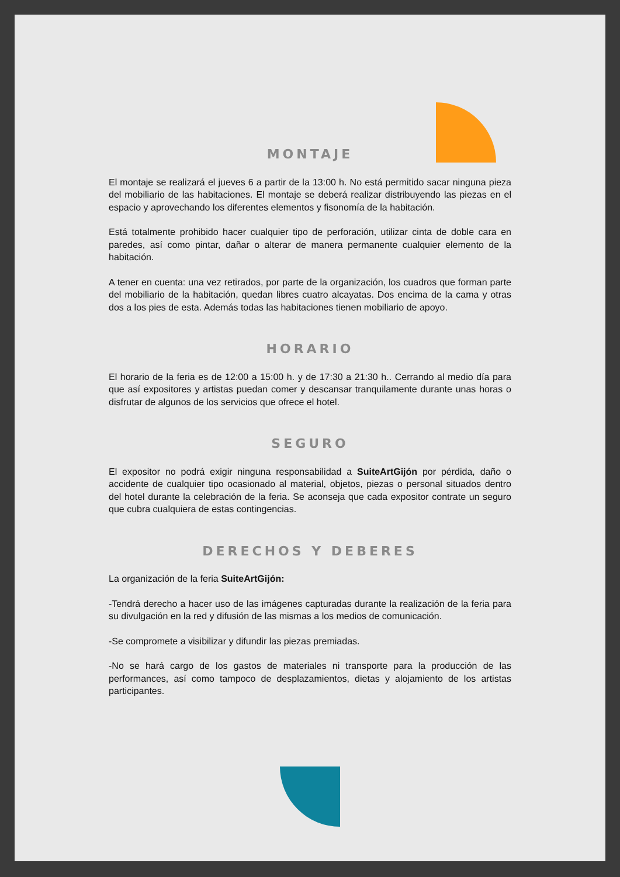MONTAJE
El montaje se realizará el jueves 6 a partir de la 13:00 h. No está permitido sacar ninguna pieza del mobiliario de las habitaciones. El montaje se deberá realizar distribuyendo las piezas en el espacio y aprovechando los diferentes elementos y fisonomía de la habitación.
Está totalmente prohibido hacer cualquier tipo de perforación, utilizar cinta de doble cara en paredes, así como pintar, dañar o alterar de manera permanente cualquier elemento de la habitación.
A tener en cuenta: una vez retirados, por parte de la organización, los cuadros que forman parte del mobiliario de la habitación, quedan libres cuatro alcayatas. Dos encima de la cama y otras dos a los pies de esta. Además todas las habitaciones tienen mobiliario de apoyo.
HORARIO
El horario de la feria es de 12:00 a 15:00 h. y de 17:30 a 21:30 h.. Cerrando al medio día para que así expositores y artistas puedan comer y descansar tranquilamente durante unas horas o disfrutar de algunos de los servicios que ofrece el hotel.
SEGURO
El expositor no podrá exigir ninguna responsabilidad a SuiteArtGijón por pérdida, daño o accidente de cualquier tipo ocasionado al material, objetos, piezas o personal situados dentro del hotel durante la celebración de la feria. Se aconseja que cada expositor contrate un seguro que cubra cualquiera de estas contingencias.
DERECHOS Y DEBERES
La organización de la feria SuiteArtGijón:
-Tendrá derecho a hacer uso de las imágenes capturadas durante la realización de la feria para su divulgación en la red y difusión de las mismas a los medios de comunicación.
-Se compromete a visibilizar y difundir las piezas premiadas.
-No se hará cargo de los gastos de materiales ni transporte para la producción de las performances, así como tampoco de desplazamientos, dietas y alojamiento de los artistas participantes.